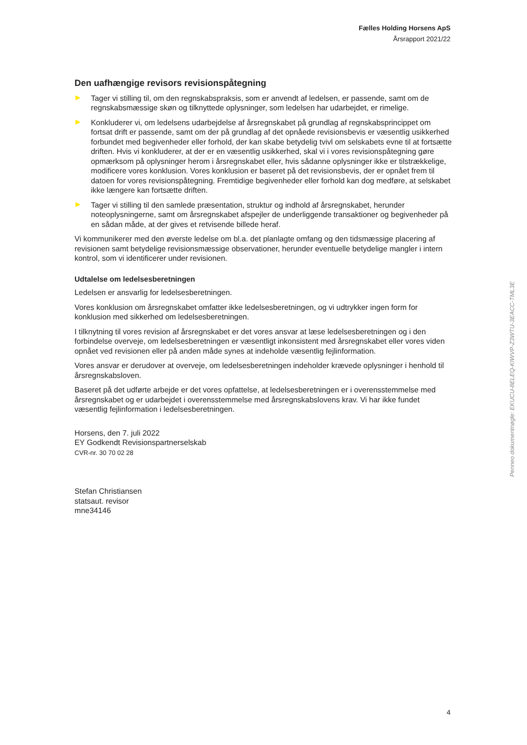Fælles Holding Horsens ApS
Årsrapport 2021/22
Den uafhængige revisors revisionspåtegning
Tager vi stilling til, om den regnskabspraksis, som er anvendt af ledelsen, er passende, samt om de regnskabsmæssige skøn og tilknyttede oplysninger, som ledelsen har udarbejdet, er rimelige.
Konkluderer vi, om ledelsens udarbejdelse af årsregnskabet på grundlag af regnskabsprincippet om fortsat drift er passende, samt om der på grundlag af det opnåede revisionsbevis er væsentlig usikkerhed forbundet med begivenheder eller forhold, der kan skabe betydelig tvivl om selskabets evne til at fortsætte driften. Hvis vi konkluderer, at der er en væsentlig usikkerhed, skal vi i vores revisionspåtegning gøre opmærksom på oplysninger herom i årsregnskabet eller, hvis sådanne oplysninger ikke er tilstrækkelige, modificere vores konklusion. Vores konklusion er baseret på det revisionsbevis, der er opnået frem til datoen for vores revisionspåtegning. Fremtidige begivenheder eller forhold kan dog medføre, at selskabet ikke længere kan fortsætte driften.
Tager vi stilling til den samlede præsentation, struktur og indhold af årsregnskabet, herunder noteoplysningerne, samt om årsregnskabet afspejler de underliggende transaktioner og begivenheder på en sådan måde, at der gives et retvisende billede heraf.
Vi kommunikerer med den øverste ledelse om bl.a. det planlagte omfang og den tidsmæssige placering af revisionen samt betydelige revisionsmæssige observationer, herunder eventuelle betydelige mangler i intern kontrol, som vi identificerer under revisionen.
Udtalelse om ledelsesberetningen
Ledelsen er ansvarlig for ledelsesberetningen.
Vores konklusion om årsregnskabet omfatter ikke ledelsesberetningen, og vi udtrykker ingen form for konklusion med sikkerhed om ledelsesberetningen.
I tilknytning til vores revision af årsregnskabet er det vores ansvar at læse ledelsesberetningen og i den forbindelse overveje, om ledelsesberetningen er væsentligt inkonsistent med årsregnskabet eller vores viden opnået ved revisionen eller på anden måde synes at indeholde væsentlig fejlinformation.
Vores ansvar er derudover at overveje, om ledelsesberetningen indeholder krævede oplysninger i henhold til årsregnskabsloven.
Baseret på det udførte arbejde er det vores opfattelse, at ledelsesberetningen er i overensstemmelse med årsregnskabet og er udarbejdet i overensstemmelse med årsregnskabslovens krav. Vi har ikke fundet væsentlig fejlinformation i ledelsesberetningen.
Horsens, den 7. juli 2022
EY Godkendt Revisionspartnerselskab
CVR-nr. 30 70 02 28
Stefan Christiansen
statsaut. revisor
mne34146
Penneo dokumentnøgle: EKUCU-8ELEQ-KIWVP-Z3WTU-3EACC-TML3E
4